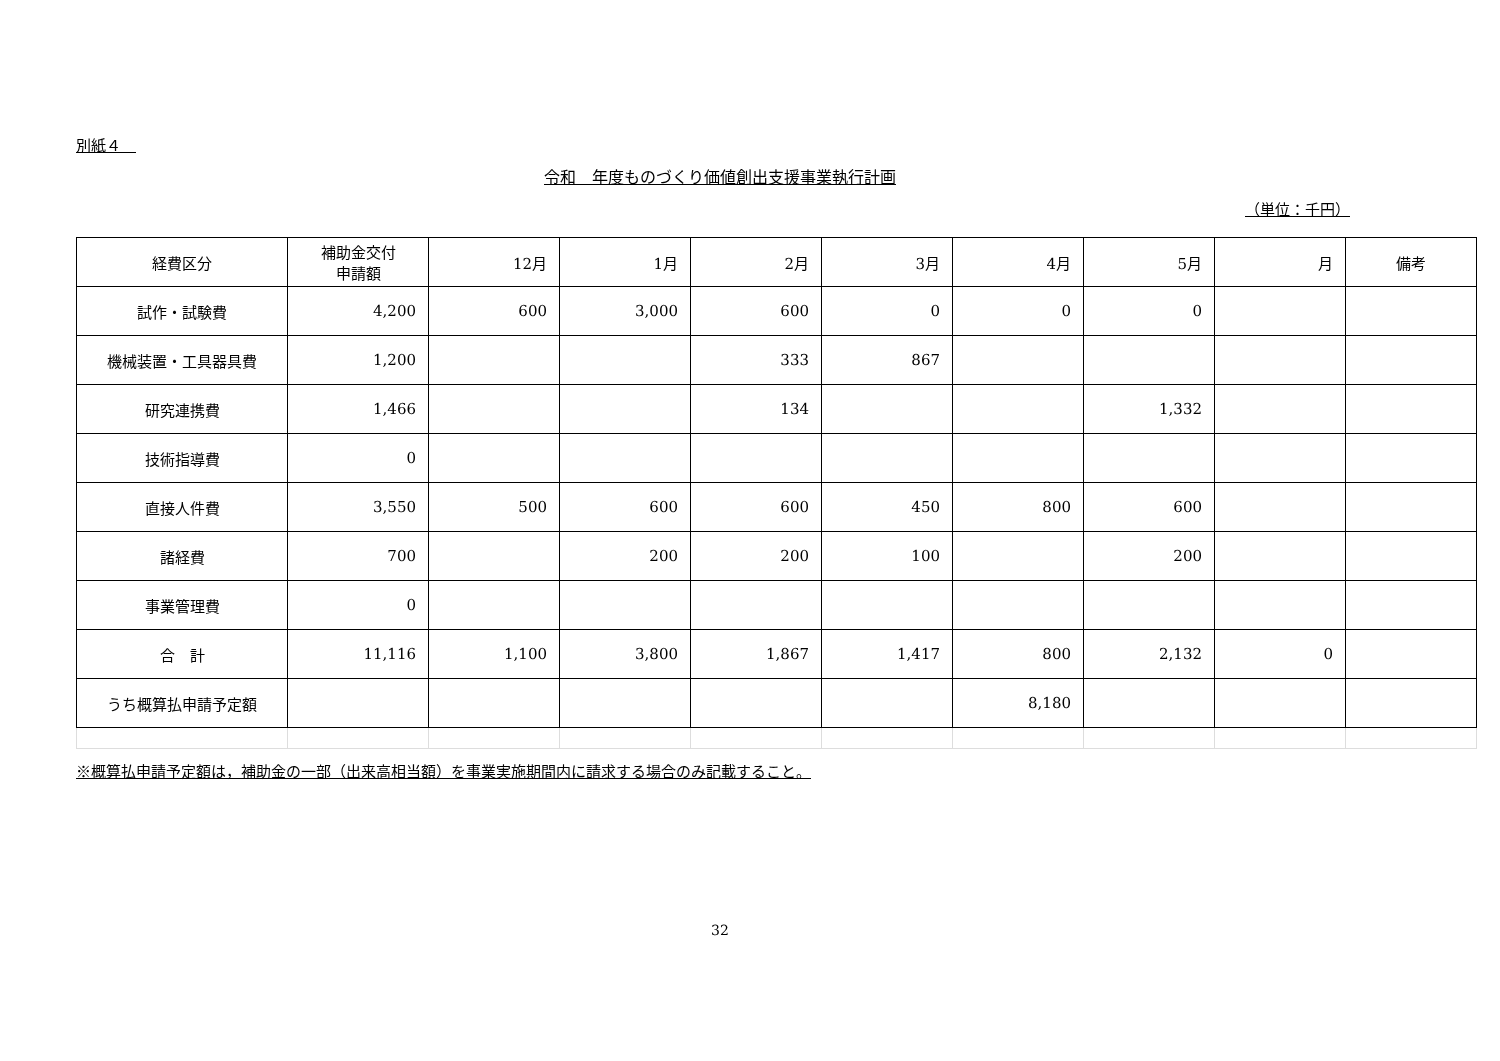別紙４　
令和　年度ものづくり価値創出支援事業執行計画
（単位：千円）
| 経費区分 | 補助金交付 申請額 | 12月 | 1月 | 2月 | 3月 | 4月 | 5月 | 月 | 備考 |
| 試作・試験費 | 4,200 | 600 | 3,000 | 600 | 0 | 0 | 0 | | |
| 機械装置・工具器具費 | 1,200 | | | 333 | 867 | | | | |
| 研究連携費 | 1,466 | | | 134 | | | 1,332 | | |
| 技術指導費 | 0 | | | | | | | | |
| 直接人件費 | 3,550 | 500 | 600 | 600 | 450 | 800 | 600 | | |
| 諸経費 | 700 | | 200 | 200 | 100 | | 200 | | |
| 事業管理費 | 0 | | | | | | | | |
| 合 計 | 11,116 | 1,100 | 3,800 | 1,867 | 1,417 | 800 | 2,132 | 0 | |
| うち概算払申請予定額 | | | | | | 8,180 | | | |
※概算払申請予定額は，補助金の一部（出来高相当額）を事業実施期間内に請求する場合のみ記載すること。
32